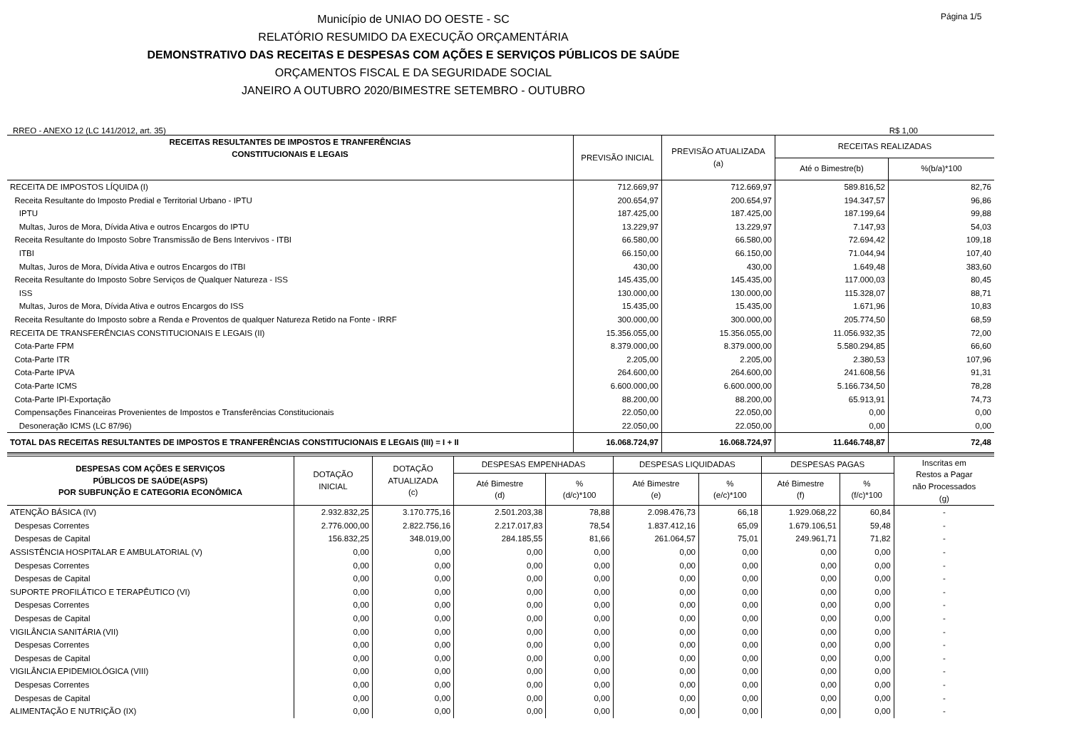Município de UNIAO DO OESTE - SC
RELATÓRIO RESUMIDO DA EXECUÇÃO ORÇAMENTÁRIA
DEMONSTRATIVO DAS RECEITAS E DESPESAS COM AÇÕES E SERVIÇOS PÚBLICOS DE SAÚDE
ORÇAMENTOS FISCAL E DA SEGURIDADE SOCIAL
JANEIRO A OUTUBRO 2020/BIMESTRE SETEMBRO - OUTUBRO
Página 1/5
RREO - ANEXO 12 (LC 141/2012, art. 35) R$ 1,00
| RECEITAS RESULTANTES DE IMPOSTOS E TRANFERÊNCIAS CONSTITUCIONAIS E LEGAIS | PREVISÃO INICIAL | PREVISÃO ATUALIZADA (a) | RECEITAS REALIZADAS | |
| --- | --- | --- | --- | --- |
| | | | Até o Bimestre(b) | %(b/a)*100 |
| RECEITA DE IMPOSTOS LÍQUIDA (I) | 712.669,97 | 712.669,97 | 589.816,52 | 82,76 |
| Receita Resultante do Imposto Predial e Territorial Urbano - IPTU | 200.654,97 | 200.654,97 | 194.347,57 | 96,86 |
| IPTU | 187.425,00 | 187.425,00 | 187.199,64 | 99,88 |
| Multas, Juros de Mora, Dívida Ativa e outros Encargos do IPTU | 13.229,97 | 13.229,97 | 7.147,93 | 54,03 |
| Receita Resultante do Imposto Sobre Transmissão de Bens Intervivos - ITBI | 66.580,00 | 66.580,00 | 72.694,42 | 109,18 |
| ITBI | 66.150,00 | 66.150,00 | 71.044,94 | 107,40 |
| Multas, Juros de Mora, Dívida Ativa e outros Encargos do ITBI | 430,00 | 430,00 | 1.649,48 | 383,60 |
| Receita Resultante do Imposto Sobre Serviços de Qualquer Natureza - ISS | 145.435,00 | 145.435,00 | 117.000,03 | 80,45 |
| ISS | 130.000,00 | 130.000,00 | 115.328,07 | 88,71 |
| Multas, Juros de Mora, Dívida Ativa e outros Encargos do ISS | 15.435,00 | 15.435,00 | 1.671,96 | 10,83 |
| Receita Resultante do Imposto sobre a Renda e Proventos de qualquer Natureza Retido na Fonte - IRRF | 300.000,00 | 300.000,00 | 205.774,50 | 68,59 |
| RECEITA DE TRANSFERÊNCIAS CONSTITUCIONAIS E LEGAIS (II) | 15.356.055,00 | 15.356.055,00 | 11.056.932,35 | 72,00 |
| Cota-Parte FPM | 8.379.000,00 | 8.379.000,00 | 5.580.294,85 | 66,60 |
| Cota-Parte ITR | 2.205,00 | 2.205,00 | 2.380,53 | 107,96 |
| Cota-Parte IPVA | 264.600,00 | 264.600,00 | 241.608,56 | 91,31 |
| Cota-Parte ICMS | 6.600.000,00 | 6.600.000,00 | 5.166.734,50 | 78,28 |
| Cota-Parte IPI-Exportação | 88.200,00 | 88.200,00 | 65.913,91 | 74,73 |
| Compensações Financeiras Provenientes de Impostos e Transferências Constitucionais | 22.050,00 | 22.050,00 | 0,00 | 0,00 |
| Desoneração ICMS (LC 87/96) | 22.050,00 | 22.050,00 | 0,00 | 0,00 |
| TOTAL DAS RECEITAS RESULTANTES DE IMPOSTOS E TRANFERÊNCIAS CONSTITUCIONAIS E LEGAIS (III) = I + II | 16.068.724,97 | 16.068.724,97 | 11.646.748,87 | 72,48 |
| DESPESAS COM AÇÕES E SERVIÇOS PÚBLICOS DE SAÚDE(ASPS) POR SUBFUNÇÃO E CATEGORIA ECONÔMICA | DOTAÇÃO INICIAL | DOTAÇÃO ATUALIZADA (c) | DESPESAS EMPENHADAS | | DESPESAS LIQUIDADAS | | DESPESAS PAGAS | | Inscritas em Restos a Pagar não Processados (g) |
| --- | --- | --- | --- | --- | --- | --- | --- | --- | --- |
| | | | Até Bimestre (d) | % (d/c)*100 | Até Bimestre (e) | % (e/c)*100 | Até Bimestre (f) | % (f/c)*100 | |
| ATENÇÃO BÁSICA (IV) | 2.932.832,25 | 3.170.775,16 | 2.501.203,38 | 78,88 | 2.098.476,73 | 66,18 | 1.929.068,22 | 60,84 | - |
| Despesas Correntes | 2.776.000,00 | 2.822.756,16 | 2.217.017,83 | 78,54 | 1.837.412,16 | 65,09 | 1.679.106,51 | 59,48 | - |
| Despesas de Capital | 156.832,25 | 348.019,00 | 284.185,55 | 81,66 | 261.064,57 | 75,01 | 249.961,71 | 71,82 | - |
| ASSISTÊNCIA HOSPITALAR E AMBULATORIAL (V) | 0,00 | 0,00 | 0,00 | 0,00 | 0,00 | 0,00 | 0,00 | 0,00 | - |
| Despesas Correntes | 0,00 | 0,00 | 0,00 | 0,00 | 0,00 | 0,00 | 0,00 | 0,00 | - |
| Despesas de Capital | 0,00 | 0,00 | 0,00 | 0,00 | 0,00 | 0,00 | 0,00 | 0,00 | - |
| SUPORTE PROFILÁTICO E TERAPÊUTICO (VI) | 0,00 | 0,00 | 0,00 | 0,00 | 0,00 | 0,00 | 0,00 | 0,00 | - |
| Despesas Correntes | 0,00 | 0,00 | 0,00 | 0,00 | 0,00 | 0,00 | 0,00 | 0,00 | - |
| Despesas de Capital | 0,00 | 0,00 | 0,00 | 0,00 | 0,00 | 0,00 | 0,00 | 0,00 | - |
| VIGILÂNCIA SANITÁRIA (VII) | 0,00 | 0,00 | 0,00 | 0,00 | 0,00 | 0,00 | 0,00 | 0,00 | - |
| Despesas Correntes | 0,00 | 0,00 | 0,00 | 0,00 | 0,00 | 0,00 | 0,00 | 0,00 | - |
| Despesas de Capital | 0,00 | 0,00 | 0,00 | 0,00 | 0,00 | 0,00 | 0,00 | 0,00 | - |
| VIGILÂNCIA EPIDEMIOLÓGICA (VIII) | 0,00 | 0,00 | 0,00 | 0,00 | 0,00 | 0,00 | 0,00 | 0,00 | - |
| Despesas Correntes | 0,00 | 0,00 | 0,00 | 0,00 | 0,00 | 0,00 | 0,00 | 0,00 | - |
| Despesas de Capital | 0,00 | 0,00 | 0,00 | 0,00 | 0,00 | 0,00 | 0,00 | 0,00 | - |
| ALIMENTAÇÃO E NUTRIÇÃO (IX) | 0,00 | 0,00 | 0,00 | 0,00 | 0,00 | 0,00 | 0,00 | 0,00 | - |